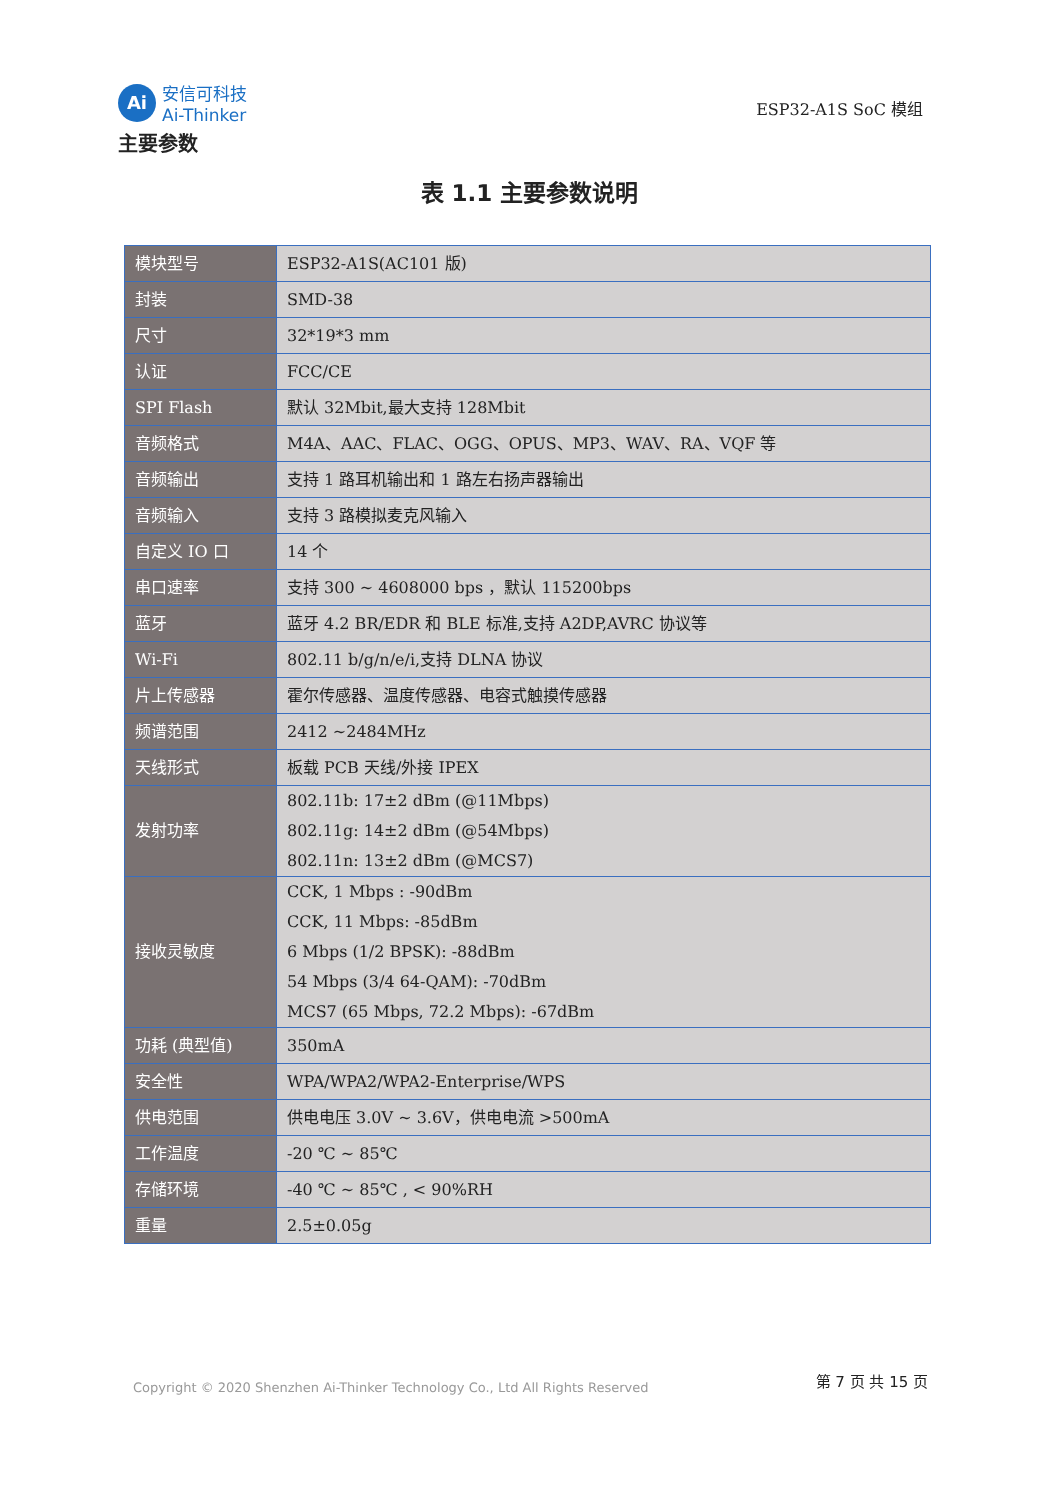Ai
安信可科技
Ai-Thinker
ESP32-A1S SoC 模组
主要参数
表 1.1 主要参数说明
| 模块型号 | ESP32-A1S(AC101 版) |
| 封装 | SMD-38 |
| 尺寸 | 32*19*3 mm |
| 认证 | FCC/CE |
| SPI Flash | 默认 32Mbit,最大支持 128Mbit |
| 音频格式 | M4A、AAC、FLAC、OGG、OPUS、MP3、WAV、RA、VQF 等 |
| 音频输出 | 支持 1 路耳机输出和 1 路左右扬声器输出 |
| 音频输入 | 支持 3 路模拟麦克风输入 |
| 自定义 IO 口 | 14 个 |
| 串口速率 | 支持 300 ~ 4608000 bps ，默认 115200bps |
| 蓝牙 | 蓝牙 4.2 BR/EDR 和 BLE 标准,支持 A2DP,AVRC 协议等 |
| Wi-Fi | 802.11 b/g/n/e/i,支持 DLNA 协议 |
| 片上传感器 | 霍尔传感器、温度传感器、电容式触摸传感器 |
| 频谱范围 | 2412 ~2484MHz |
| 天线形式 | 板载 PCB 天线/外接 IPEX |
| 发射功率 | 802.11b: 17±2 dBm (@11Mbps) 802.11g: 14±2 dBm (@54Mbps) 802.11n: 13±2 dBm (@MCS7) |
| 接收灵敏度 | CCK, 1 Mbps : -90dBm CCK, 11 Mbps: -85dBm 6 Mbps (1/2 BPSK): -88dBm 54 Mbps (3/4 64-QAM): -70dBm MCS7 (65 Mbps, 72.2 Mbps): -67dBm |
| 功耗 (典型值) | 350mA |
| 安全性 | WPA/WPA2/WPA2-Enterprise/WPS |
| 供电范围 | 供电电压 3.0V ~ 3.6V，供电电流 >500mA |
| 工作温度 | -20 ℃ ~ 85℃ |
| 存储环境 | -40 ℃ ~ 85℃ , < 90%RH |
| 重量 | 2.5±0.05g |
Copyright © 2020 Shenzhen Ai-Thinker Technology Co., Ltd All Rights Reserved
第 7 页 共 15 页